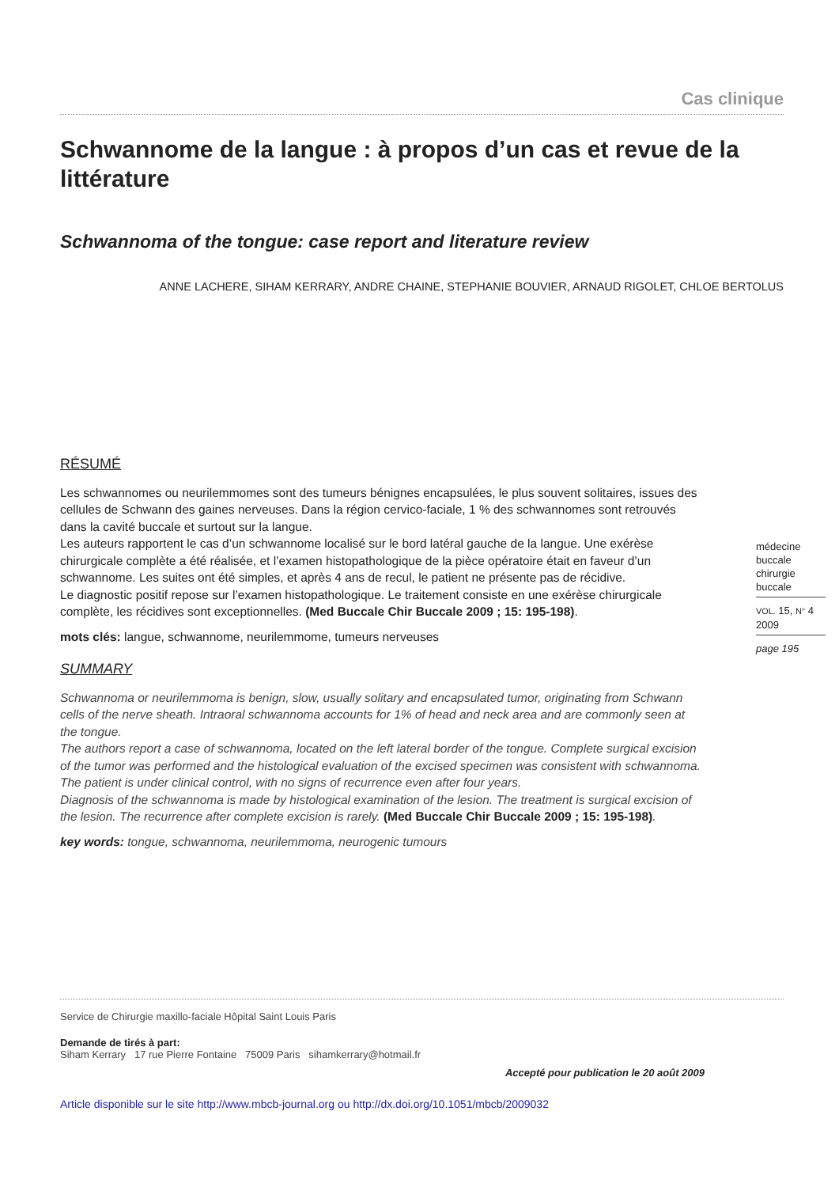Cas clinique
Schwannome de la langue : à propos d’un cas et revue de la littérature
Schwannoma of the tongue: case report and literature review
ANNE LACHERE, SIHAM KERRARY, ANDRE CHAINE, STEPHANIE BOUVIER, ARNAUD RIGOLET, CHLOE BERTOLUS
RÉSUMÉ
Les schwannomes ou neurilemmomes sont des tumeurs bénignes encapsulées, le plus souvent solitaires, issues des cellules de Schwann des gaines nerveuses. Dans la région cervico-faciale, 1 % des schwannomes sont retrouvés dans la cavité buccale et surtout sur la langue.
Les auteurs rapportent le cas d’un schwannome localisé sur le bord latéral gauche de la langue. Une exérèse chirurgicale complète a été réalisée, et l’examen histopathologique de la pièce opératoire était en faveur d’un schwannome. Les suites ont été simples, et après 4 ans de recul, le patient ne présente pas de récidive.
Le diagnostic positif repose sur l’examen histopathologique. Le traitement consiste en une exérèse chirurgicale complète, les récidives sont exceptionnelles. (Med Buccale Chir Buccale 2009 ; 15: 195-198).
mots clés: langue, schwannome, neurilemmome, tumeurs nerveuses
SUMMARY
Schwannoma or neurilemmoma is benign, slow, usually solitary and encapsulated tumor, originating from Schwann cells of the nerve sheath. Intraoral schwannoma accounts for 1% of head and neck area and are commonly seen at the tongue.
The authors report a case of schwannoma, located on the left lateral border of the tongue. Complete surgical excision of the tumor was performed and the histological evaluation of the excised specimen was consistent with schwannoma. The patient is under clinical control, with no signs of recurrence even after four years.
Diagnosis of the schwannoma is made by histological examination of the lesion. The treatment is surgical excision of the lesion. The recurrence after complete excision is rarely. (Med Buccale Chir Buccale 2009 ; 15: 195-198).
key words: tongue, schwannoma, neurilemmoma, neurogenic tumours
médecine
buccale
chirurgie
buccale
VOL. 15, N° 4
2009
page 195
Service de Chirurgie maxillo-faciale Hôpital Saint Louis Paris
Demande de tirés à part:
Siham Kerrary 17 rue Pierre Fontaine 75009 Paris sihamkerrary@hotmail.fr
Accepté pour publication le 20 août 2009
Article disponible sur le site http://www.mbcb-journal.org ou http://dx.doi.org/10.1051/mbcb/2009032